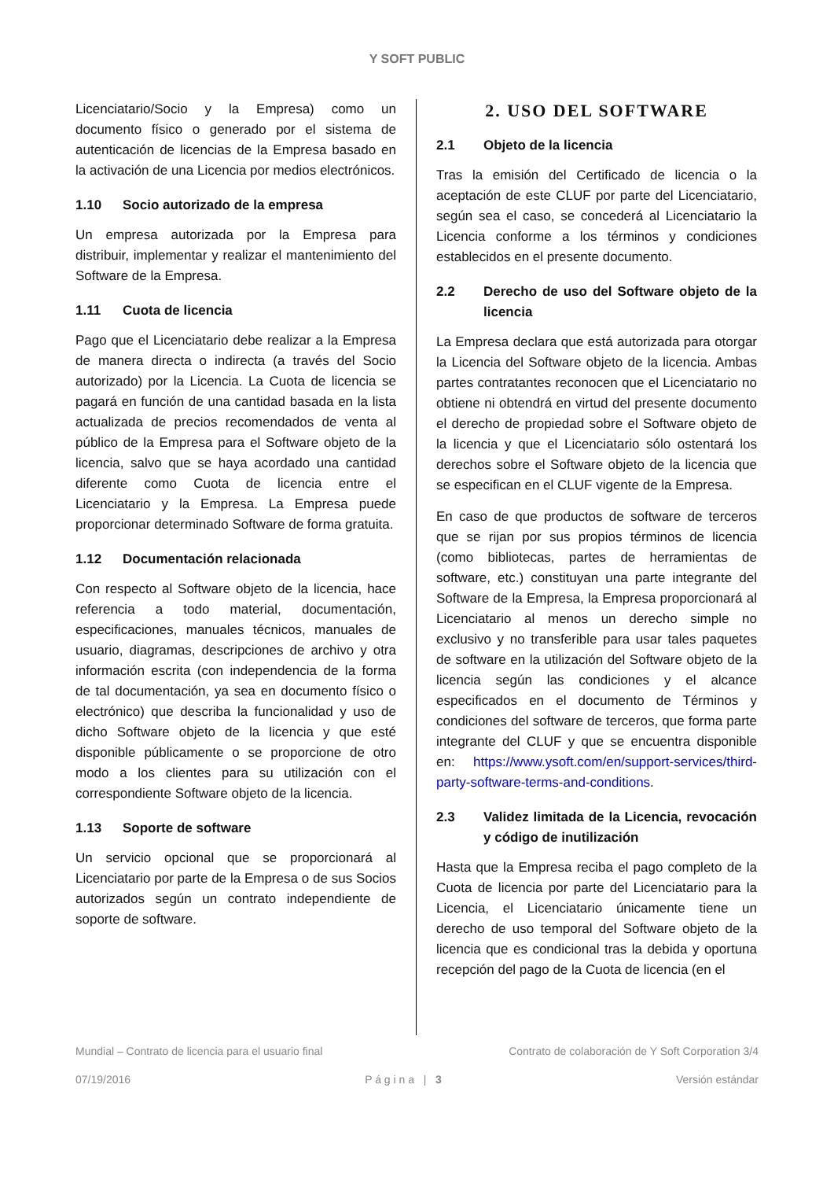Y SOFT PUBLIC
Licenciatario/Socio y la Empresa) como un documento físico o generado por el sistema de autenticación de licencias de la Empresa basado en la activación de una Licencia por medios electrónicos.
1.10 Socio autorizado de la empresa
Un empresa autorizada por la Empresa para distribuir, implementar y realizar el mantenimiento del Software de la Empresa.
1.11 Cuota de licencia
Pago que el Licenciatario debe realizar a la Empresa de manera directa o indirecta (a través del Socio autorizado) por la Licencia. La Cuota de licencia se pagará en función de una cantidad basada en la lista actualizada de precios recomendados de venta al público de la Empresa para el Software objeto de la licencia, salvo que se haya acordado una cantidad diferente como Cuota de licencia entre el Licenciatario y la Empresa. La Empresa puede proporcionar determinado Software de forma gratuita.
1.12 Documentación relacionada
Con respecto al Software objeto de la licencia, hace referencia a todo material, documentación, especificaciones, manuales técnicos, manuales de usuario, diagramas, descripciones de archivo y otra información escrita (con independencia de la forma de tal documentación, ya sea en documento físico o electrónico) que describa la funcionalidad y uso de dicho Software objeto de la licencia y que esté disponible públicamente o se proporcione de otro modo a los clientes para su utilización con el correspondiente Software objeto de la licencia.
1.13 Soporte de software
Un servicio opcional que se proporcionará al Licenciatario por parte de la Empresa o de sus Socios autorizados según un contrato independiente de soporte de software.
2. USO DEL SOFTWARE
2.1 Objeto de la licencia
Tras la emisión del Certificado de licencia o la aceptación de este CLUF por parte del Licenciatario, según sea el caso, se concederá al Licenciatario la Licencia conforme a los términos y condiciones establecidos en el presente documento.
2.2 Derecho de uso del Software objeto de la licencia
La Empresa declara que está autorizada para otorgar la Licencia del Software objeto de la licencia. Ambas partes contratantes reconocen que el Licenciatario no obtiene ni obtendrá en virtud del presente documento el derecho de propiedad sobre el Software objeto de la licencia y que el Licenciatario sólo ostentará los derechos sobre el Software objeto de la licencia que se especifican en el CLUF vigente de la Empresa.
En caso de que productos de software de terceros que se rijan por sus propios términos de licencia (como bibliotecas, partes de herramientas de software, etc.) constituyan una parte integrante del Software de la Empresa, la Empresa proporcionará al Licenciatario al menos un derecho simple no exclusivo y no transferible para usar tales paquetes de software en la utilización del Software objeto de la licencia según las condiciones y el alcance especificados en el documento de Términos y condiciones del software de terceros, que forma parte integrante del CLUF y que se encuentra disponible en: https://www.ysoft.com/en/support-services/third-party-software-terms-and-conditions.
2.3 Validez limitada de la Licencia, revocación y código de inutilización
Hasta que la Empresa reciba el pago completo de la Cuota de licencia por parte del Licenciatario para la Licencia, el Licenciatario únicamente tiene un derecho de uso temporal del Software objeto de la licencia que es condicional tras la debida y oportuna recepción del pago de la Cuota de licencia (en el
Mundial – Contrato de licencia para el usuario final Contrato de colaboración de Y Soft Corporation 3/4
07/19/2016 P á g i n a | 3 Versión estándar